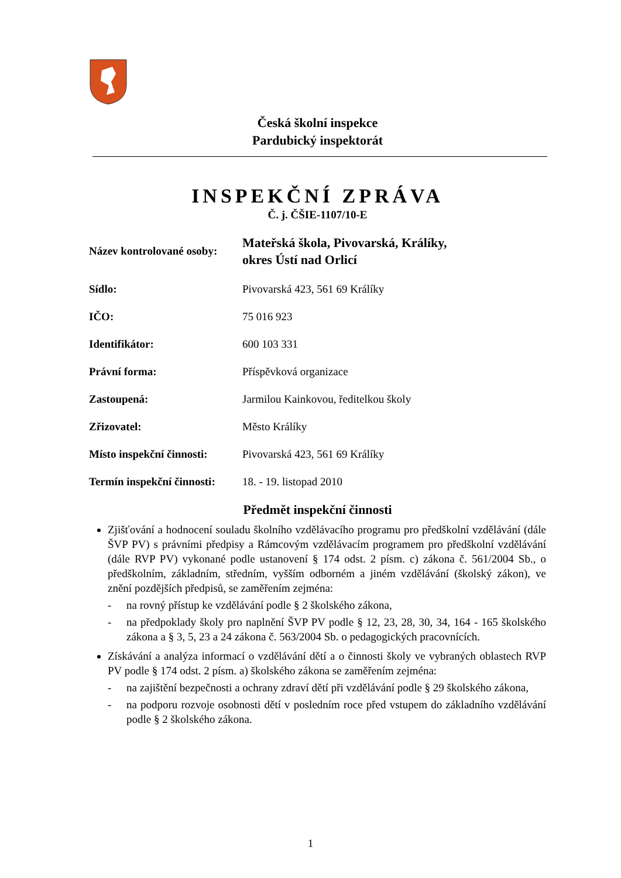Česká školní inspekce
Pardubický inspektorát
INSPEKČNÍ ZPRÁVA
Č. j. ČŠIE-1107/10-E
Název kontrolované osoby:
Mateřská škola, Pivovarská, Králíky,
okres Ústí nad Orlicí
Sídlo: Pivovarská 423, 561 69 Králíky
IČO: 75 016 923
Identifikátor: 600 103 331
Právní forma: Příspěvková organizace
Zastoupená: Jarmilou Kainkovou, ředitelkou školy
Zřizovatel: Město Králíky
Místo inspekční činnosti:
Pivovarská 423, 561 69 Králíky
Termín inspekční činnosti:
18. - 19. listopad 2010
Předmět inspekční činnosti
Zjišťování a hodnocení souladu školního vzdělávacího programu pro předškolní vzdělávání (dále ŠVP PV) s právními předpisy a Rámcovým vzdělávacím programem pro předškolní vzdělávání (dále RVP PV) vykonané podle ustanovení § 174 odst. 2 písm. c) zákona č. 561/2004 Sb., o předškolním, základním, středním, vyšším odborném a jiném vzdělávání (školský zákon), ve znění pozdějších předpisů, se zaměřením zejména:
- na rovný přístup ke vzdělávání podle § 2 školského zákona,
- na předpoklady školy pro naplnění ŠVP PV podle § 12, 23, 28, 30, 34, 164 - 165 školského zákona a § 3, 5, 23 a 24 zákona č. 563/2004 Sb. o pedagogických pracovnících.
Získávání a analýza informací o vzdělávání dětí a o činnosti školy ve vybraných oblastech RVP PV podle § 174 odst. 2 písm. a) školského zákona se zaměřením zejména:
- na zajištění bezpečnosti a ochrany zdraví dětí při vzdělávání podle § 29 školského zákona,
- na podporu rozvoje osobnosti dětí v posledním roce před vstupem do základního vzdělávání podle § 2 školského zákona.
1